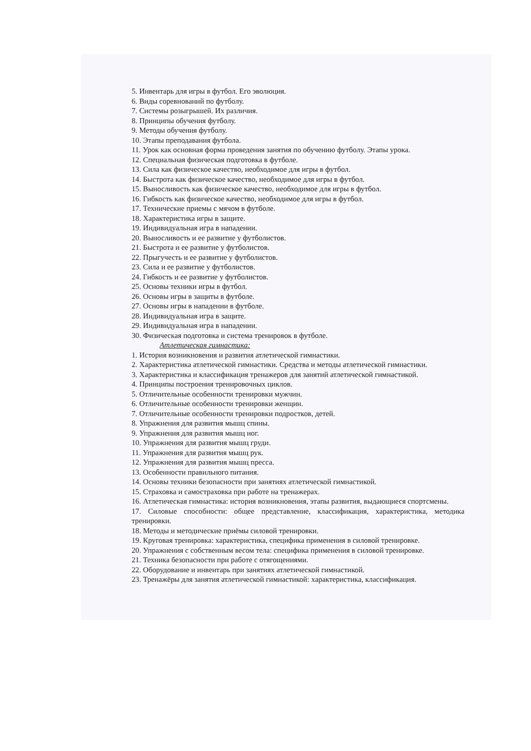5. Инвентарь для игры в футбол. Его эволюция.
6. Виды соревнований по футболу.
7. Системы розыгрышей. Их различия.
8. Принципы обучения футболу.
9. Методы обучения футболу.
10. Этапы преподавания футбола.
11. Урок как основная форма проведения занятия по обучению футболу. Этапы урока.
12. Специальная физическая подготовка в футболе.
13. Сила как физическое качество, необходимое для игры в футбол.
14. Быстрота как физическое качество, необходимое для игры в футбол.
15. Выносливость как физическое качество, необходимое для игры в футбол.
16. Гибкость как физическое качество, необходимое для игры в футбол.
17. Технические приемы с мячом в футболе.
18. Характеристика игры в защите.
19. Индивидуальная игра в нападении.
20. Выносливость и ее развитие у футболистов.
21. Быстрота и ее развитие у футболистов.
22. Прыгучесть и ее развитие у футболистов.
23. Сила и ее развитие у футболистов.
24. Гибкость и ее развитие у футболистов.
25. Основы техники игры в футбол.
26. Основы игры в защиты в футболе.
27. Основы игры в нападении в футболе.
28. Индивидуальная игра в защите.
29. Индивидуальная игра в нападении.
30. Физическая подготовка и система тренировок в футболе.
Атлетическая гимнастика:
1. История возникновения и развития атлетической гимнастики.
2. Характеристика атлетической гимнастики. Средства и методы атлетической гимнастики.
3. Характеристика и классификация тренажеров для занятий атлетической гимнастикой.
4. Принципы построения тренировочных циклов.
5. Отличительные особенности тренировки мужчин.
6. Отличительные особенности тренировки женщин.
7. Отличительные особенности тренировки подростков, детей.
8. Упражнения для развития мышц спины.
9. Упражнения для развития мышц ног.
10. Упражнения для развития мышц груди.
11. Упражнения для развития мышц рук.
12. Упражнения для развития мышц пресса.
13. Особенности правильного питания.
14. Основы техники безопасности при занятиях атлетической гимнастикой.
15. Страховка и самостраховка при работе на тренажерах.
16. Атлетическая гимнастика: история возникновения, этапы развития, выдающиеся спортсмены.
17. Силовые способности: общее представление, классификация, характеристика, методика тренировки.
18. Методы и методические приёмы силовой тренировки.
19. Круговая тренировка: характеристика, специфика применения в силовой тренировке.
20. Упражнения с собственным весом тела: специфика применения в силовой тренировке.
21. Техника безопасности при работе с отягощениями.
22. Оборудование и инвентарь при занятиях атлетической гимнастикой.
23. Тренажёры для занятия атлетической гимнастикой: характеристика, классификация.